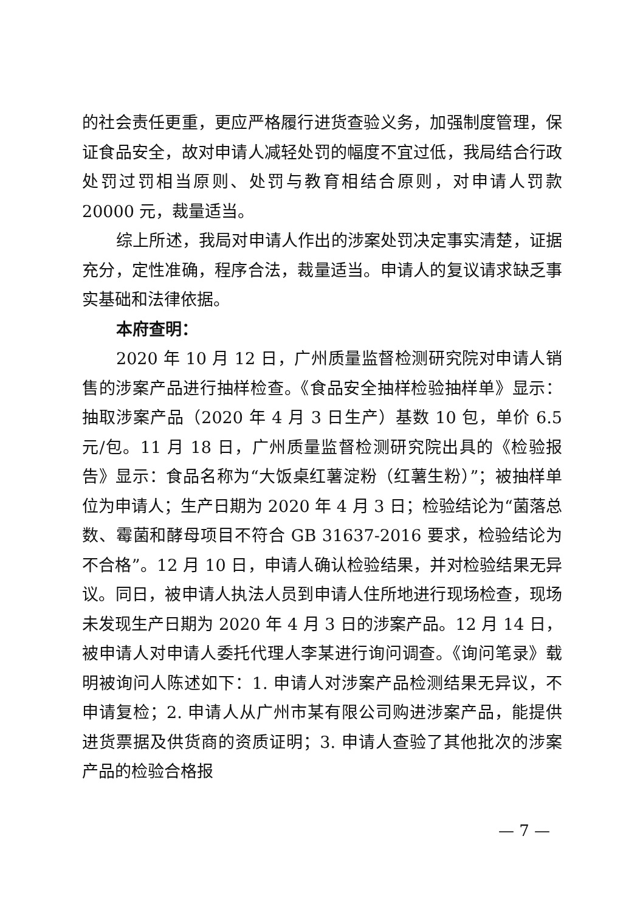的社会责任更重，更应严格履行进货查验义务，加强制度管理，保证食品安全，故对申请人减轻处罚的幅度不宜过低，我局结合行政处罚过罚相当原则、处罚与教育相结合原则，对申请人罚款 20000 元，裁量适当。
综上所述，我局对申请人作出的涉案处罚决定事实清楚，证据充分，定性准确，程序合法，裁量适当。申请人的复议请求缺乏事实基础和法律依据。
本府查明：
2020 年 10 月 12 日，广州质量监督检测研究院对申请人销售的涉案产品进行抽样检查。《食品安全抽样检验抽样单》显示：抽取涉案产品（2020 年 4 月 3 日生产）基数 10 包，单价 6.5 元/包。11 月 18 日，广州质量监督检测研究院出具的《检验报告》显示：食品名称为“大饭桌红薯淀粉（红薯生粉）”；被抽样单位为申请人；生产日期为 2020 年 4 月 3 日；检验结论为“菌落总数、霉菌和酵母项目不符合 GB 31637-2016 要求，检验结论为不合格”。12 月 10 日，申请人确认检验结果，并对检验结果无异议。同日，被申请人执法人员到申请人住所地进行现场检查，现场未发现生产日期为 2020 年 4 月 3 日的涉案产品。12 月 14 日，被申请人对申请人委托代理人李某进行询问调查。《询问笔录》载明被询问人陈述如下：1. 申请人对涉案产品检测结果无异议，不申请复检；2. 申请人从广州市某有限公司购进涉案产品，能提供进货票据及供货商的资质证明；3. 申请人查验了其他批次的涉案产品的检验合格报
— 7 —